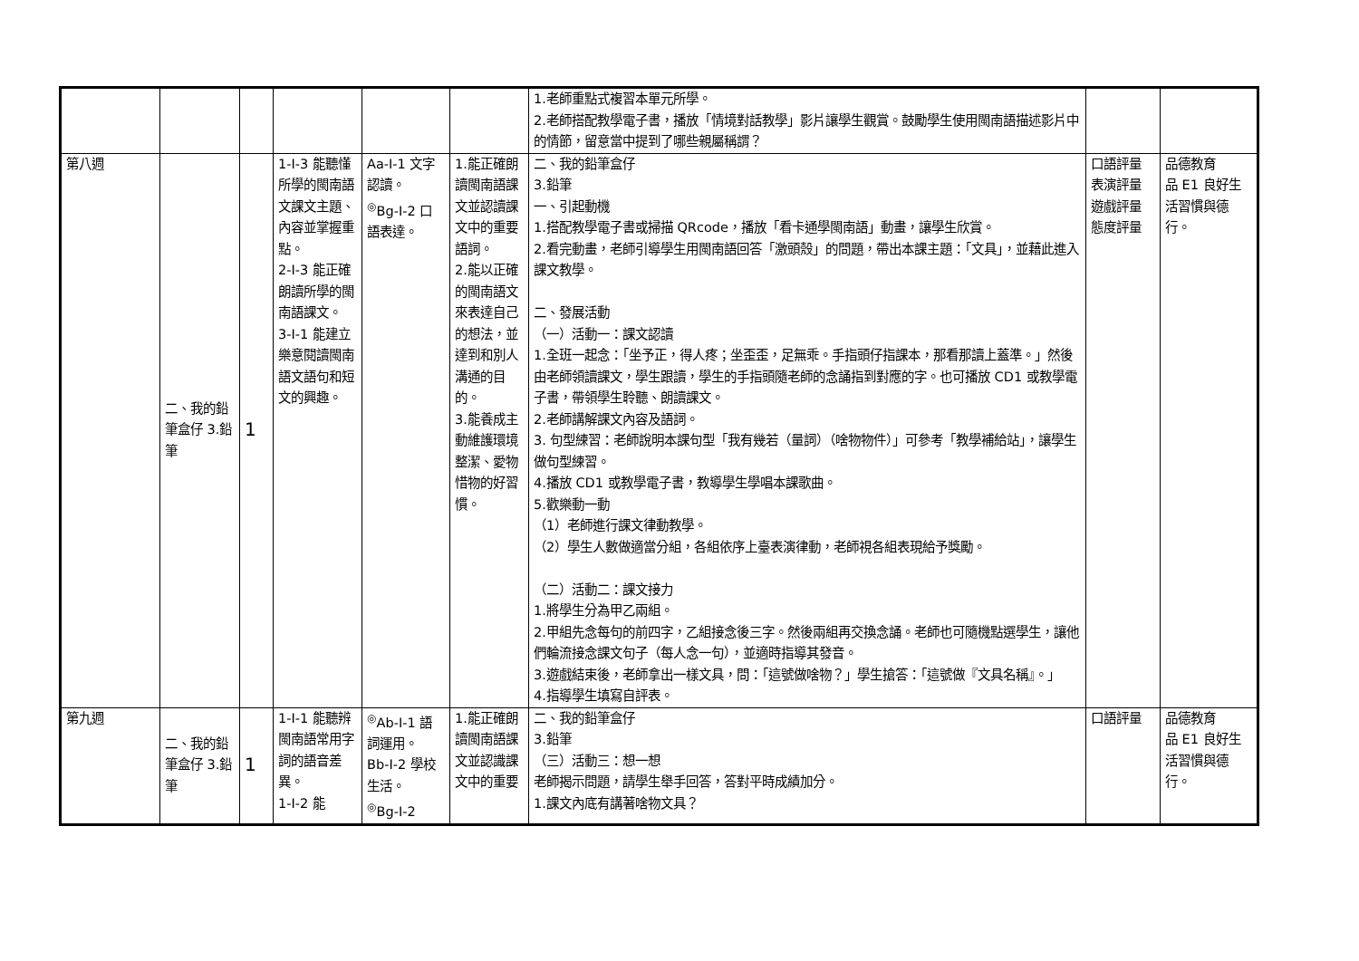| | | | | | | 1.老師重點式複習本單元所學。 2.老師搭配教學電子書，播放「情境對話教學」影片讓學生觀賞。鼓勵學生使用閩南語描述影片中的情節，留意當中提到了哪些親屬稱謂？ | | |
| 第八週 | 二、我的鉛筆盒仔 3.鉛筆 | 1 | 1-Ⅰ-3 能聽懂所學的閩南語文課文主題、內容並掌握重點。 2-Ⅰ-3 能正確朗讀所學的閩南語課文。 3-Ⅰ-1 能建立樂意閱讀閩南語文語句和短文的興趣。 | Aa-Ⅰ-1 文字認讀。 <sup>◎</sup>Bg-Ⅰ-2 口語表達。 | 1.能正確朗讀閩南語課文並認讀課文中的重要語詞。 2.能以正確的閩南語文來表達自己的想法，並達到和別人溝通的目的。 3.能養成主動維護環境整潔、愛物惜物的好習慣。 | 二、我的鉛筆盒仔 3.鉛筆 一、引起動機 1.搭配教學電子書或掃描 QRcode，播放「看卡通學閩南語」動畫，讓學生欣賞。 2.看完動畫，老師引導學生用閩南語回答「激頭殼」的問題，帶出本課主題：「文具」，並藉此進入課文教學。 二、發展活動 （一）活動一：課文認讀 1.全班一起念：「坐予正，得人疼；坐歪歪，足無乖。手指頭仔指課本，那看那讀上蓋準。」然後由老師領讀課文，學生跟讀，學生的手指頭隨老師的念誦指到對應的字。也可播放 CD1 或教學電子書，帶領學生聆聽、朗讀課文。 2.老師講解課文內容及語詞。 3. 句型練習：老師說明本課句型「我有幾若（量詞）（啥物物件）」可參考「教學補給站」，讓學生做句型練習。 4.播放 CD1 或教學電子書，教導學生學唱本課歌曲。 5.歡樂動一動 （1）老師進行課文律動教學。 （2）學生人數做適當分組，各組依序上臺表演律動，老師視各組表現給予獎勵。 （二）活動二：課文接力 1.將學生分為甲乙兩組。 2.甲組先念每句的前四字，乙組接念後三字。然後兩組再交換念誦。老師也可隨機點選學生，讓他們輪流接念課文句子（每人念一句），並適時指導其發音。 3.遊戲結束後，老師拿出一樣文具，問：「這號做啥物？」學生搶答：「這號做『文具名稱』。」 4.指導學生填寫自評表。 | 口語評量 表演評量 遊戲評量 態度評量 | 品德教育 品 E1 良好生活習慣與德行。 |
| 第九週 | 二、我的鉛筆盒仔 3.鉛筆 | 1 | 1-Ⅰ-1 能聽辨閩南語常用字詞的語音差異。 1-Ⅰ-2 能 | <sup>◎</sup>Ab-Ⅰ-1 語詞運用。 Bb-Ⅰ-2 學校生活。 <sup>◎</sup>Bg-Ⅰ-2 | 1.能正確朗讀閩南語課文並認識課文中的重要 | 二、我的鉛筆盒仔 3.鉛筆 （三）活動三：想一想 老師揭示問題，請學生舉手回答，答對平時成績加分。 1.課文內底有講著啥物文具？ | 口語評量 | 品德教育 品 E1 良好生活習慣與德行。 |